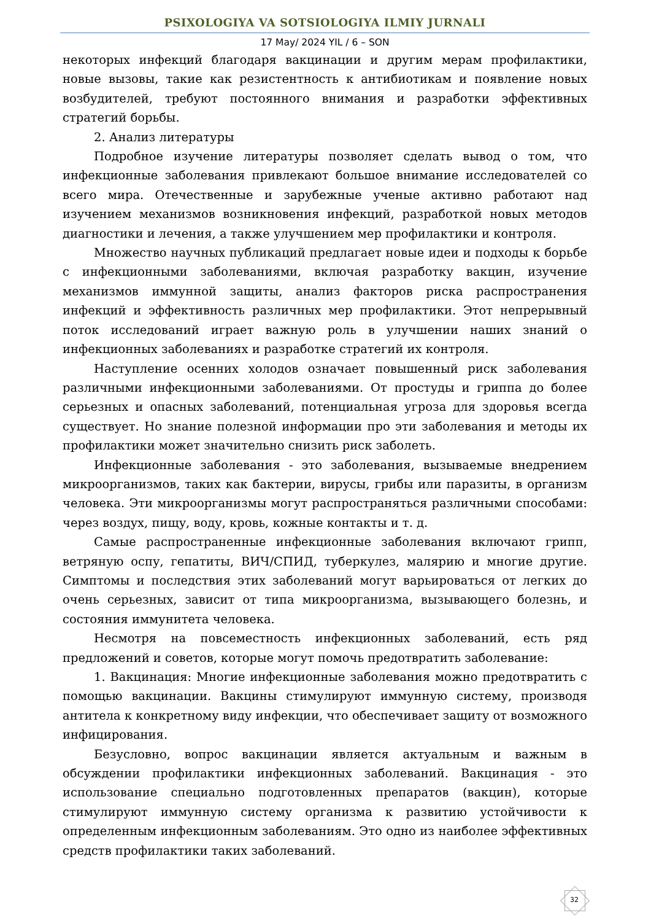PSIXOLOGIYA VA SOTSIOLOGIYA ILMIY JURNALI
17 May/ 2024 YIL / 6 – SON
некоторых инфекций благодаря вакцинации и другим мерам профилактики, новые вызовы, такие как резистентность к антибиотикам и появление новых возбудителей, требуют постоянного внимания и разработки эффективных стратегий борьбы.
2. Анализ литературы
Подробное изучение литературы позволяет сделать вывод о том, что инфекционные заболевания привлекают большое внимание исследователей со всего мира. Отечественные и зарубежные ученые активно работают над изучением механизмов возникновения инфекций, разработкой новых методов диагностики и лечения, а также улучшением мер профилактики и контроля.
Множество научных публикаций предлагает новые идеи и подходы к борьбе с инфекционными заболеваниями, включая разработку вакцин, изучение механизмов иммунной защиты, анализ факторов риска распространения инфекций и эффективность различных мер профилактики. Этот непрерывный поток исследований играет важную роль в улучшении наших знаний о инфекционных заболеваниях и разработке стратегий их контроля.
Наступление осенних холодов означает повышенный риск заболевания различными инфекционными заболеваниями. От простуды и гриппа до более серьезных и опасных заболеваний, потенциальная угроза для здоровья всегда существует. Но знание полезной информации про эти заболевания и методы их профилактики может значительно снизить риск заболеть.
Инфекционные заболевания - это заболевания, вызываемые внедрением микроорганизмов, таких как бактерии, вирусы, грибы или паразиты, в организм человека. Эти микроорганизмы могут распространяться различными способами: через воздух, пищу, воду, кровь, кожные контакты и т. д.
Самые распространенные инфекционные заболевания включают грипп, ветряную оспу, гепатиты, ВИЧ/СПИД, туберкулез, малярию и многие другие. Симптомы и последствия этих заболеваний могут варьироваться от легких до очень серьезных, зависит от типа микроорганизма, вызывающего болезнь, и состояния иммунитета человека.
Несмотря на повсеместность инфекционных заболеваний, есть ряд предложений и советов, которые могут помочь предотвратить заболевание:
1. Вакцинация: Многие инфекционные заболевания можно предотвратить с помощью вакцинации. Вакцины стимулируют иммунную систему, производя антитела к конкретному виду инфекции, что обеспечивает защиту от возможного инфицирования.
Безусловно, вопрос вакцинации является актуальным и важным в обсуждении профилактики инфекционных заболеваний. Вакцинация - это использование специально подготовленных препаратов (вакцин), которые стимулируют иммунную систему организма к развитию устойчивости к определенным инфекционным заболеваниям. Это одно из наиболее эффективных средств профилактики таких заболеваний.
32